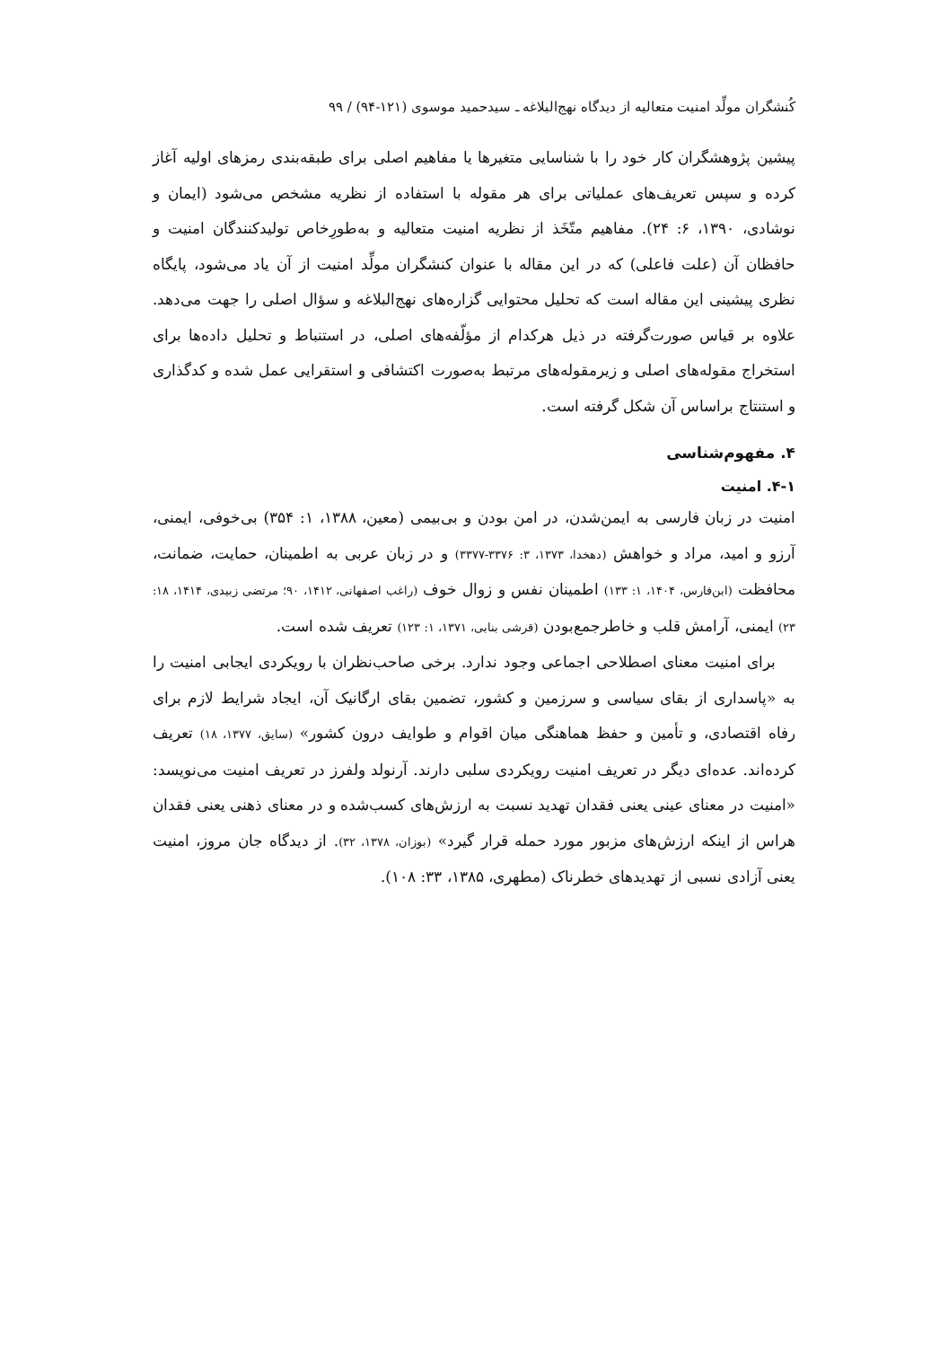کُنشگران مولِّد امنیت متعالیه از دیدگاه نهج‌البلاغه ـ سیدحمید موسوی (۱۲۱-۹۴) / ۹۹
پیشین پژوهشگران کار خود را با شناسایی متغیرها یا مفاهیم اصلی برای طبقه‌بندی رمزهای اولیه آغاز کرده و سپس تعریف‌های عملیاتی برای هر مقوله با استفاده از نظریه مشخص می‌شود (ایمان و نوشادی، ۱۳۹۰، ۶: ۲۴). مفاهیم متّخَذ از نظریه امنیت متعالیه و به‌طورِخاص تولیدکنندگان امنیت و حافظان آن (علت فاعلی) که در این مقاله با عنوان کنشگران مولِّد امنیت از آن یاد می‌شود، پایگاه نظری پیشینی این مقاله است که تحلیل محتوایی گزاره‌های نهج‌البلاغه و سؤال اصلی را جهت می‌دهد. علاوه بر قیاس صورت‌گرفته در ذیل هرکدام از مؤلّفه‌های اصلی، در استنباط و تحلیل داده‌ها برای استخراج مقوله‌های اصلی و زیرمقوله‌های مرتبط به‌صورت اکتشافی و استقرایی عمل شده و کدگذاری و استنتاج براساس آن شکل گرفته است.
۴. مفهوم‌شناسی
۴-۱. امنیت
امنیت در زبان فارسی به ایمن‌شدن، در امن بودن و بی‌بیمی (معین، ۱۳۸۸، ۱: ۳۵۴) بی‌خوفی، ایمنی، آرزو و امید، مراد و خواهش (دهخدا، ۱۳۷۳، ۳: ۳۳۷۶-۳۳۷۷) و در زبان عربی به اطمینان، حمایت، ضمانت، محافظت (ابن‌فارس، ۱۴۰۴، ۱: ۱۳۳) اطمینان نفس و زوال خوف (راغب اصفهانی، ۱۴۱۲، ۹۰؛ مرتضی زبیدی، ۱۴۱۴، ۱۸: ۲۳) ایمنی، آرامش قلب و خاطرجمع‌بودن (قرشی بنابی، ۱۳۷۱، ۱: ۱۲۳) تعریف شده است.
برای امنیت معنای اصطلاحی اجماعی وجود ندارد. برخی صاحب‌نظران با رویکردی ایجابی امنیت را به «پاسداری از بقای سیاسی و سرزمین و کشور، تضمین بقای ارگانیک آن، ایجاد شرایط لازم برای رفاه اقتصادی، و تأمین و حفظ هماهنگی میان اقوام و طوایف درون کشور» (سایق، ۱۳۷۷، ۱۸) تعریف کرده‌اند. عده‌ای دیگر در تعریف امنیت رویکردی سلبی دارند. آرنولد ولفرز در تعریف امنیت می‌نویسد: «امنیت در معنای عینی یعنی فقدان تهدید نسبت به ارزش‌های کسب‌شده و در معنای ذهنی یعنی فقدان هراس از اینکه ارزش‌های مزبور مورد حمله قرار گیرد» (بوزان، ۱۳۷۸، ۳۲). از دیدگاه جان مروز، امنیت یعنی آزادی نسبی از تهدیدهای خطرناک (مطهری، ۱۳۸۵، ۳۳: ۱۰۸).